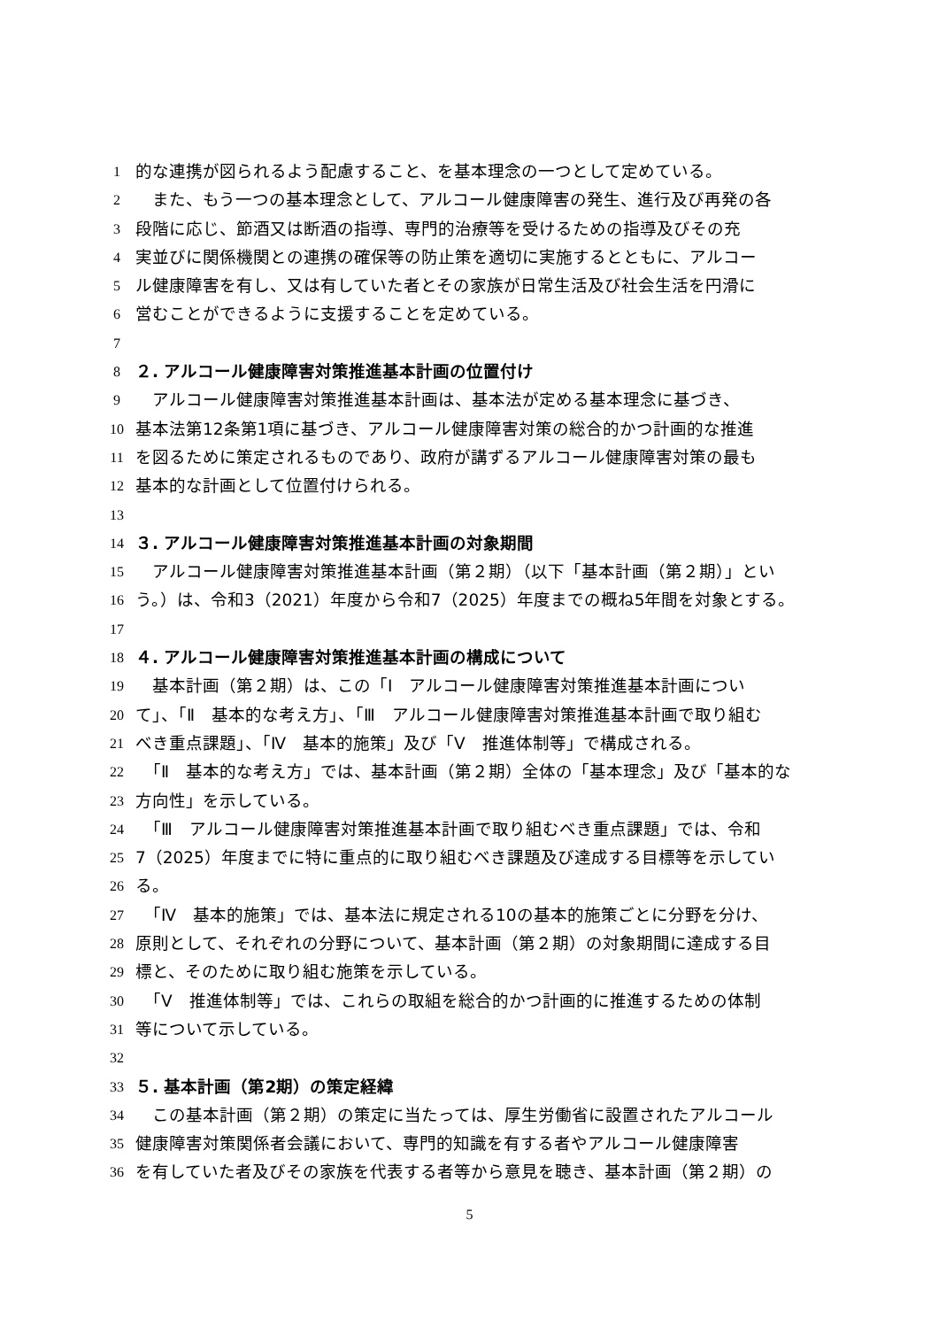1
的な連携が図られるよう配慮すること、を基本理念の一つとして定めている。
2
　また、もう一つの基本理念として、アルコール健康障害の発生、進行及び再発の各
3
段階に応じ、節酒又は断酒の指導、専門的治療等を受けるための指導及びその充
4
実並びに関係機関との連携の確保等の防止策を適切に実施するとともに、アルコー
5
ル健康障害を有し、又は有していた者とその家族が日常生活及び社会生活を円滑に
6
営むことができるように支援することを定めている。
7
8
２. アルコール健康障害対策推進基本計画の位置付け
9
　アルコール健康障害対策推進基本計画は、基本法が定める基本理念に基づき、
10
基本法第12条第1項に基づき、アルコール健康障害対策の総合的かつ計画的な推進
11
を図るために策定されるものであり、政府が講ずるアルコール健康障害対策の最も
12
基本的な計画として位置付けられる。
13
14
３. アルコール健康障害対策推進基本計画の対象期間
15
　アルコール健康障害対策推進基本計画（第２期）（以下「基本計画（第２期）」とい
16
う。）は、令和3（2021）年度から令和7（2025）年度までの概ね5年間を対象とする。
17
18
４. アルコール健康障害対策推進基本計画の構成について
19
　基本計画（第２期）は、この「Ⅰ　アルコール健康障害対策推進基本計画につい
20
て」、「Ⅱ　基本的な考え方」、「Ⅲ　アルコール健康障害対策推進基本計画で取り組む
21
べき重点課題」、「Ⅳ　基本的施策」及び「Ⅴ　推進体制等」で構成される。
22
　「Ⅱ　基本的な考え方」では、基本計画（第２期）全体の「基本理念」及び「基本的な
23
方向性」を示している。
24
　「Ⅲ　アルコール健康障害対策推進基本計画で取り組むべき重点課題」では、令和
25
7（2025）年度までに特に重点的に取り組むべき課題及び達成する目標等を示してい
26
る。
27
　「Ⅳ　基本的施策」では、基本法に規定される10の基本的施策ごとに分野を分け、
28
原則として、それぞれの分野について、基本計画（第２期）の対象期間に達成する目
29
標と、そのために取り組む施策を示している。
30
　「Ⅴ　推進体制等」では、これらの取組を総合的かつ計画的に推進するための体制
31
等について示している。
32
33
５. 基本計画（第2期）の策定経緯
34
　この基本計画（第２期）の策定に当たっては、厚生労働省に設置されたアルコール
35
健康障害対策関係者会議において、専門的知識を有する者やアルコール健康障害
36
を有していた者及びその家族を代表する者等から意見を聴き、基本計画（第２期）の
5